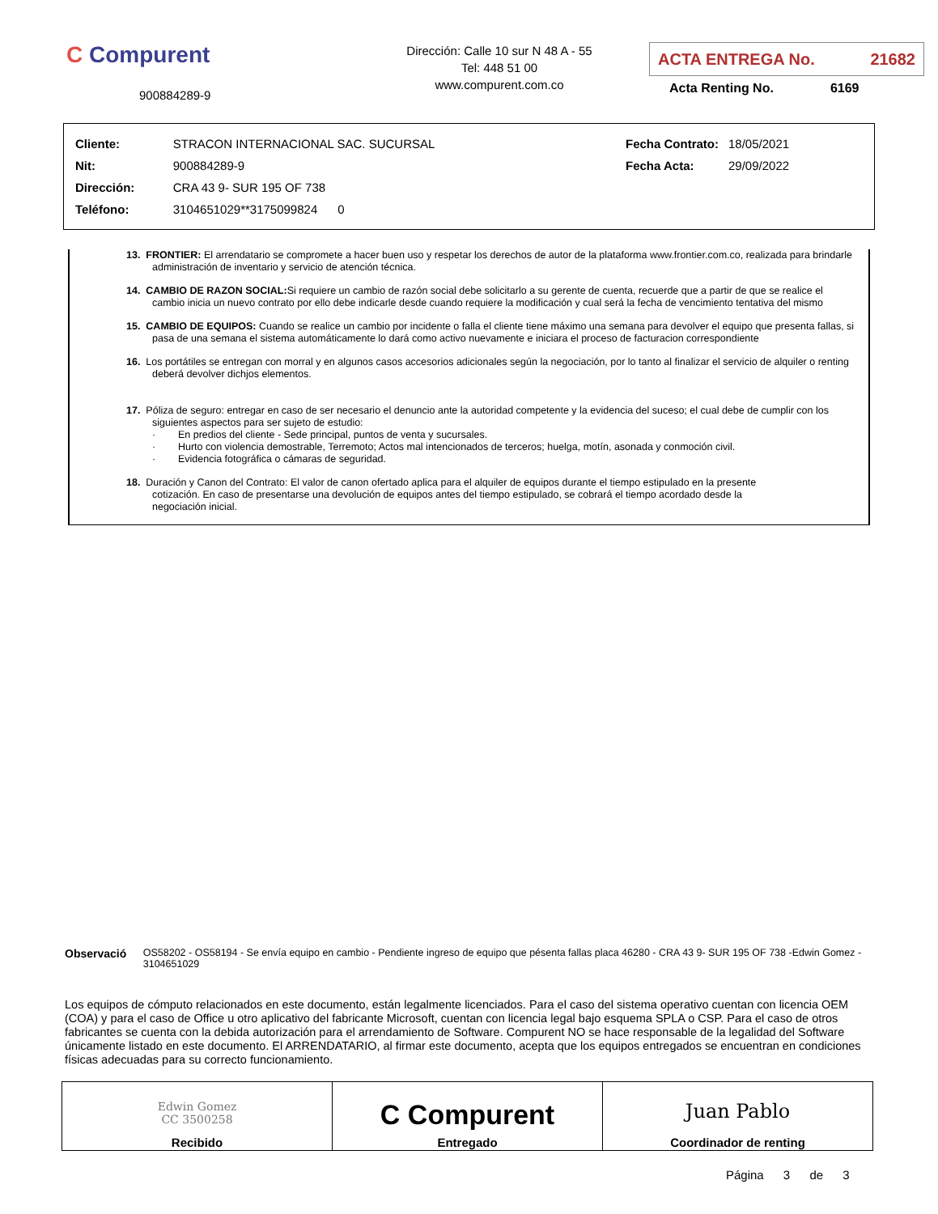C Compurent
900884289-9
Dirección: Calle 10 sur N 48 A - 55
Tel: 448 51 00
www.compurent.com.co
ACTA ENTREGA No. 21682
Acta Renting No. 6169
| Cliente: | STRACON INTERNACIONAL SAC. SUCURSAL |
| Nit: | 900884289-9 |
| Dirección: | CRA 43 9- SUR 195 OF 738 |
| Teléfono: | 3104651029**3175099824 0 |
| Fecha Contrato: | 18/05/2021 |
| Fecha Acta: | 29/09/2022 |
13. FRONTIER: El arrendatario se compromete a hacer buen uso y respetar los derechos de autor de la plataforma www.frontier.com.co, realizada para brindarle administración de inventario y servicio de atención técnica.
14. CAMBIO DE RAZON SOCIAL: Si requiere un cambio de razón social debe solicitarlo a su gerente de cuenta, recuerde que a partir de que se realice el cambio inicia un nuevo contrato por ello debe indicarle desde cuando requiere la modificación y cual será la fecha de vencimiento tentativa del mismo
15. CAMBIO DE EQUIPOS: Cuando se realice un cambio por incidente o falla el cliente tiene máximo una semana para devolver el equipo que presenta fallas, si pasa de una semana el sistema automáticamente lo dará como activo nuevamente e iniciara el proceso de facturacion correspondiente
16. Los portátiles se entregan con morral y en algunos casos accesorios adicionales según la negociación, por lo tanto al finalizar el servicio de alquiler o renting deberá devolver dichjos elementos.
17. Póliza de seguro: entregar en caso de ser necesario el denuncio ante la autoridad competente y la evidencia del suceso; el cual debe de cumplir con los siguientes aspectos para ser sujeto de estudio:
· En predios del cliente - Sede principal, puntos de venta y sucursales.
· Hurto con violencia demostrable, Terremoto; Actos mal intencionados de terceros; huelga, motín, asonada y conmoción civil.
· Evidencia fotográfica o cámaras de seguridad.
18. Duración y Canon del Contrato: El valor de canon ofertado aplica para el alquiler de equipos durante el tiempo estipulado en la presente cotización. En caso de presentarse una devolución de equipos antes del tiempo estipulado, se cobrará el tiempo acordado desde la negociación inicial.
Observació OS58202 - OS58194 - Se envía equipo en cambio - Pendiente ingreso de equipo que pésenta fallas placa 46280 - CRA 43 9- SUR 195 OF 738 -Edwin Gomez - 3104651029
Los equipos de cómputo relacionados en este documento, están legalmente licenciados. Para el caso del sistema operativo cuentan con licencia OEM (COA) y para el caso de Office u otro aplicativo del fabricante Microsoft, cuentan con licencia legal bajo esquema SPLA o CSP. Para el caso de otros fabricantes se cuenta con la debida autorización para el arrendamiento de Software. Compurent NO se hace responsable de la legalidad del Software únicamente listado en este documento. El ARRENDATARIO, al firmar este documento, acepta que los equipos entregados se encuentran en condiciones físicas adecuadas para su correcto funcionamiento.
| Edwin Gomez CC 3500258 Recibido | C Compurent Entregado | Juan Pablo Coordinador de renting |
Página 3 de 3